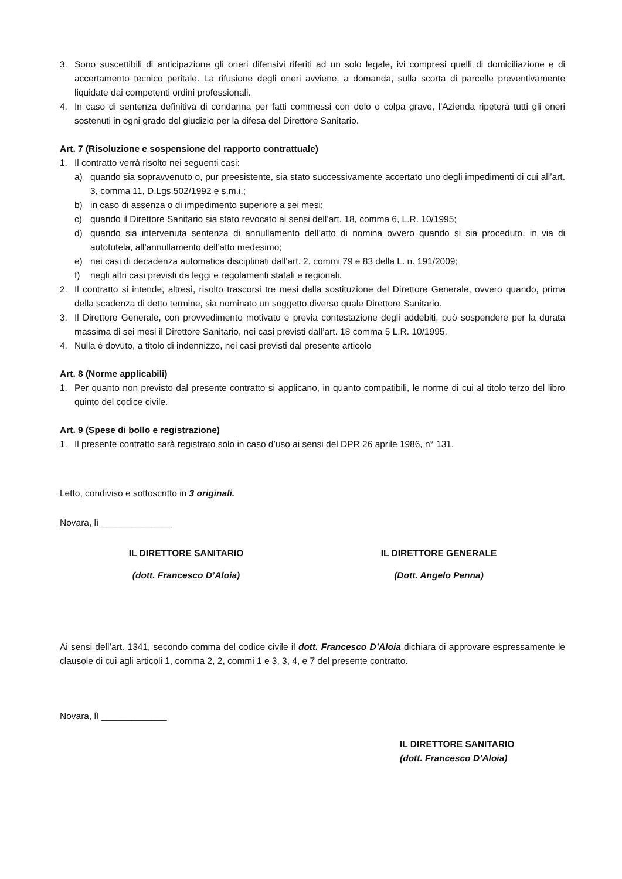3. Sono suscettibili di anticipazione gli oneri difensivi riferiti ad un solo legale, ivi compresi quelli di domiciliazione e di accertamento tecnico peritale. La rifusione degli oneri avviene, a domanda, sulla scorta di parcelle preventivamente liquidate dai competenti ordini professionali.
4. In caso di sentenza definitiva di condanna per fatti commessi con dolo o colpa grave, l'Azienda ripeterà tutti gli oneri sostenuti in ogni grado del giudizio per la difesa del Direttore Sanitario.
Art. 7 (Risoluzione e sospensione del rapporto contrattuale)
1. Il contratto verrà risolto nei seguenti casi:
a) quando sia sopravvenuto o, pur preesistente, sia stato successivamente accertato uno degli impedimenti di cui all’art. 3, comma 11, D.Lgs.502/1992 e s.m.i.;
b) in caso di assenza o di impedimento superiore a sei mesi;
c) quando il Direttore Sanitario sia stato revocato ai sensi dell’art. 18, comma 6, L.R. 10/1995;
d) quando sia intervenuta sentenza di annullamento dell’atto di nomina ovvero quando si sia proceduto, in via di autotutela, all’annullamento dell’atto medesimo;
e) nei casi di decadenza automatica disciplinati dall'art. 2, commi 79 e 83 della L. n. 191/2009;
f) negli altri casi previsti da leggi e regolamenti statali e regionali.
2. Il contratto si intende, altresì, risolto trascorsi tre mesi dalla sostituzione del Direttore Generale, ovvero quando, prima della scadenza di detto termine, sia nominato un soggetto diverso quale Direttore Sanitario.
3. Il Direttore Generale, con provvedimento motivato e previa contestazione degli addebiti, può sospendere per la durata massima di sei mesi il Direttore Sanitario, nei casi previsti dall’art. 18 comma 5 L.R. 10/1995.
4. Nulla è dovuto, a titolo di indennizzo, nei casi previsti dal presente articolo
Art. 8 (Norme applicabili)
1. Per quanto non previsto dal presente contratto si applicano, in quanto compatibili, le norme di cui al titolo terzo del libro quinto del codice civile.
Art. 9 (Spese di bollo e registrazione)
1. Il presente contratto sarà registrato solo in caso d’uso ai sensi del DPR 26 aprile 1986, n° 131.
Letto, condiviso e sottoscritto in 3 originali.
Novara, lì ______________
IL DIRETTORE SANITARIO IL DIRETTORE GENERALE
(dott. Francesco D’Aloia) (Dott. Angelo Penna)
Ai sensi dell’art. 1341, secondo comma del codice civile il dott. Francesco D’Aloia dichiara di approvare espressamente le clausole di cui agli articoli 1, comma 2, 2, commi 1 e 3, 3, 4, e 7 del presente contratto.
Novara, lì _____________
IL DIRETTORE SANITARIO
(dott. Francesco D’Aloia)